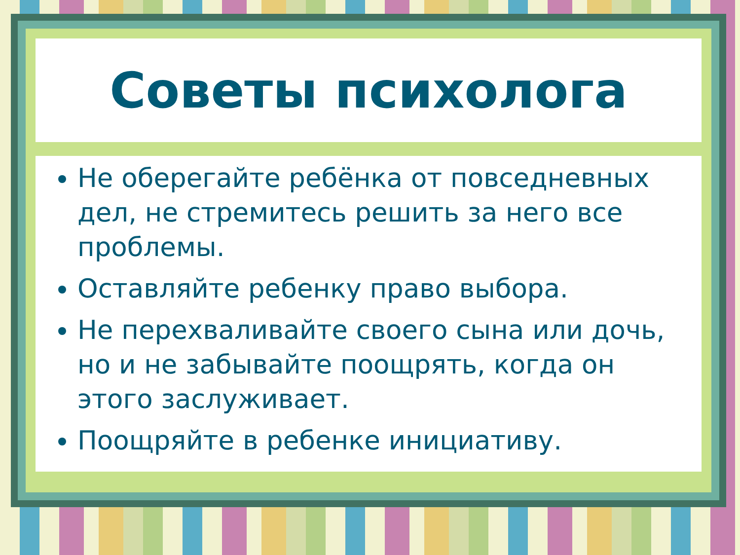Советы психолога
Не оберегайте ребёнка от повседневных дел, не стремитесь решить за него все проблемы.
Оставляйте ребенку право выбора.
Не перехваливайте своего сына или дочь, но и не забывайте поощрять, когда он этого заслуживает.
Поощряйте в ребенке инициативу.